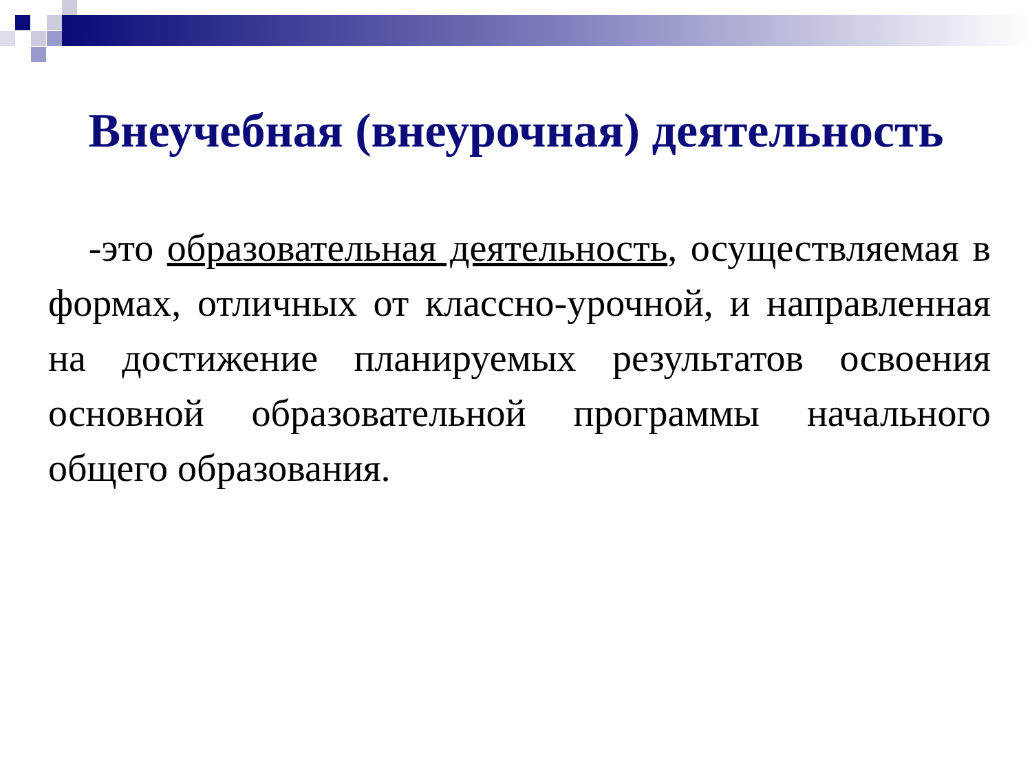Внеучебная (внеурочная) деятельность
-это образовательная деятельность, осуществляемая в формах, отличных от классно-урочной, и направленная на достижение планируемых результатов освоения основной образовательной программы начального общего образования.